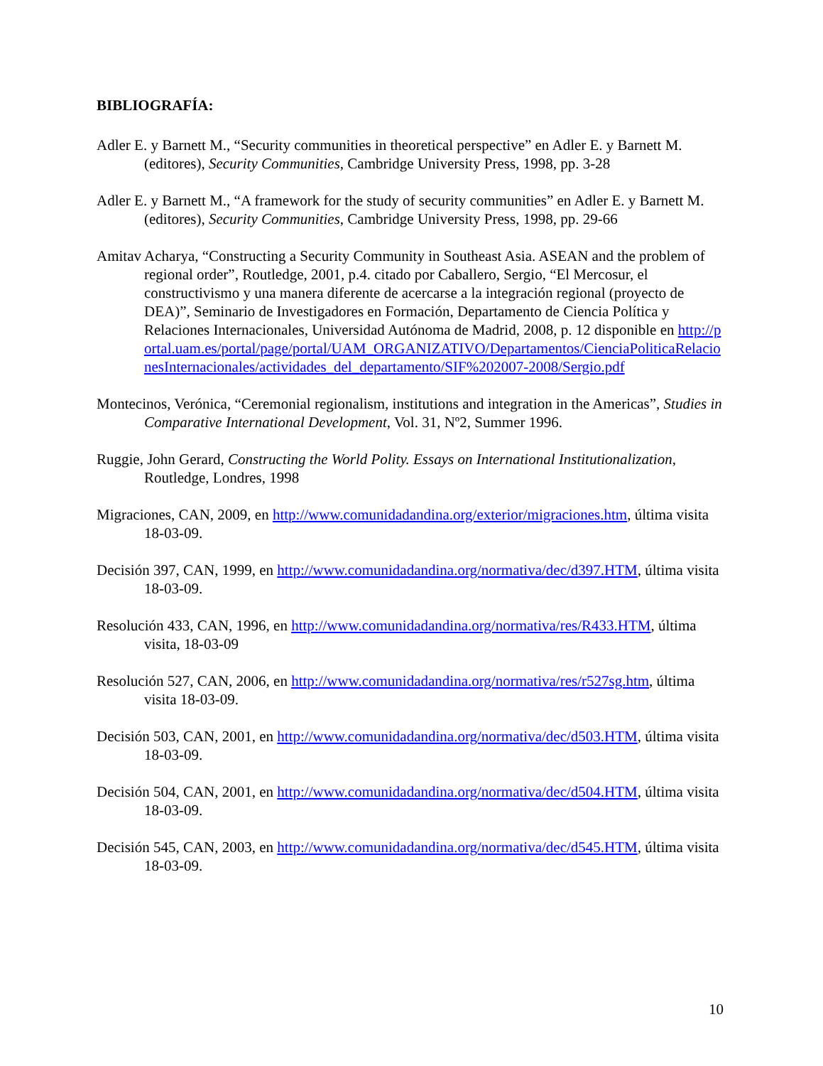BIBLIOGRAFÍA:
Adler E. y Barnett M., “Security communities in theoretical perspective” en Adler E. y Barnett M. (editores), Security Communities, Cambridge University Press, 1998, pp. 3-28
Adler E. y Barnett M., “A framework for the study of security communities” en Adler E. y Barnett M. (editores), Security Communities, Cambridge University Press, 1998, pp. 29-66
Amitav Acharya, “Constructing a Security Community in Southeast Asia. ASEAN and the problem of regional order”, Routledge, 2001, p.4. citado por Caballero, Sergio, “El Mercosur, el constructivismo y una manera diferente de acercarse a la integración regional (proyecto de DEA)”, Seminario de Investigadores en Formación, Departamento de Ciencia Política y Relaciones Internacionales, Universidad Autónoma de Madrid, 2008, p. 12 disponible en http://portal.uam.es/portal/page/portal/UAM_ORGANIZATIVO/Departamentos/CienciaPoliticaRelacionesInternacionales/actividades_del_departamento/SIF%202007-2008/Sergio.pdf
Montecinos, Verónica, “Ceremonial regionalism, institutions and integration in the Americas”, Studies in Comparative International Development, Vol. 31, Nº2, Summer 1996.
Ruggie, John Gerard, Constructing the World Polity. Essays on International Institutionalization, Routledge, Londres, 1998
Migraciones, CAN, 2009, en http://www.comunidadandina.org/exterior/migraciones.htm, última visita 18-03-09.
Decisión 397, CAN, 1999, en http://www.comunidadandina.org/normativa/dec/d397.HTM, última visita 18-03-09.
Resolución 433, CAN, 1996, en http://www.comunidadandina.org/normativa/res/R433.HTM, última visita, 18-03-09
Resolución 527, CAN, 2006, en http://www.comunidadandina.org/normativa/res/r527sg.htm, última visita 18-03-09.
Decisión 503, CAN, 2001, en http://www.comunidadandina.org/normativa/dec/d503.HTM, última visita 18-03-09.
Decisión 504, CAN, 2001, en http://www.comunidadandina.org/normativa/dec/d504.HTM, última visita 18-03-09.
Decisión 545, CAN, 2003, en http://www.comunidadandina.org/normativa/dec/d545.HTM, última visita 18-03-09.
10